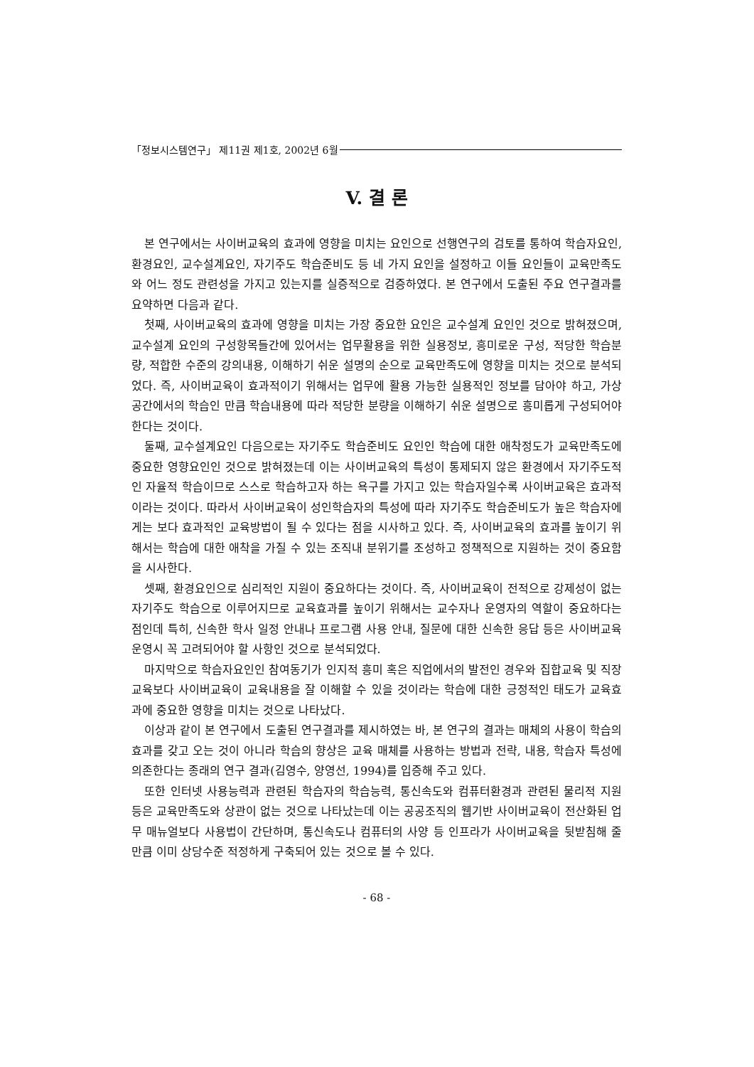「정보시스템연구」 제11권 제1호, 2002년 6월
V. 결 론
본 연구에서는 사이버교육의 효과에 영향을 미치는 요인으로 선행연구의 검토를 통하여 학습자요인, 환경요인, 교수설계요인, 자기주도 학습준비도 등 네 가지 요인을 설정하고 이들 요인들이 교육만족도와 어느 정도 관련성을 가지고 있는지를 실증적으로 검증하였다. 본 연구에서 도출된 주요 연구결과를 요약하면 다음과 같다.
첫째, 사이버교육의 효과에 영향을 미치는 가장 중요한 요인은 교수설계 요인인 것으로 밝혀졌으며, 교수설계 요인의 구성항목들간에 있어서는 업무활용을 위한 실용정보, 흥미로운 구성, 적당한 학습분량, 적합한 수준의 강의내용, 이해하기 쉬운 설명의 순으로 교육만족도에 영향을 미치는 것으로 분석되었다. 즉, 사이버교육이 효과적이기 위해서는 업무에 활용 가능한 실용적인 정보를 담아야 하고, 가상공간에서의 학습인 만큼 학습내용에 따라 적당한 분량을 이해하기 쉬운 설명으로 흥미롭게 구성되어야 한다는 것이다.
둘째, 교수설계요인 다음으로는 자기주도 학습준비도 요인인 학습에 대한 애착정도가 교육만족도에 중요한 영향요인인 것으로 밝혀졌는데 이는 사이버교육의 특성이 통제되지 않은 환경에서 자기주도적인 자율적 학습이므로 스스로 학습하고자 하는 욕구를 가지고 있는 학습자일수록 사이버교육은 효과적이라는 것이다. 따라서 사이버교육이 성인학습자의 특성에 따라 자기주도 학습준비도가 높은 학습자에게는 보다 효과적인 교육방법이 될 수 있다는 점을 시사하고 있다. 즉, 사이버교육의 효과를 높이기 위해서는 학습에 대한 애착을 가질 수 있는 조직내 분위기를 조성하고 정책적으로 지원하는 것이 중요함을 시사한다.
셋째, 환경요인으로 심리적인 지원이 중요하다는 것이다. 즉, 사이버교육이 전적으로 강제성이 없는 자기주도 학습으로 이루어지므로 교육효과를 높이기 위해서는 교수자나 운영자의 역할이 중요하다는 점인데 특히, 신속한 학사 일정 안내나 프로그램 사용 안내, 질문에 대한 신속한 응답 등은 사이버교육 운영시 꼭 고려되어야 할 사항인 것으로 분석되었다.
마지막으로 학습자요인인 참여동기가 인지적 흥미 혹은 직업에서의 발전인 경우와 집합교육 및 직장교육보다 사이버교육이 교육내용을 잘 이해할 수 있을 것이라는 학습에 대한 긍정적인 태도가 교육효과에 중요한 영향을 미치는 것으로 나타났다.
이상과 같이 본 연구에서 도출된 연구결과를 제시하였는 바, 본 연구의 결과는 매체의 사용이 학습의 효과를 갖고 오는 것이 아니라 학습의 향상은 교육 매체를 사용하는 방법과 전략, 내용, 학습자 특성에 의존한다는 종래의 연구 결과(김영수, 양영선, 1994)를 입증해 주고 있다.
또한 인터넷 사용능력과 관련된 학습자의 학습능력, 통신속도와 컴퓨터환경과 관련된 물리적 지원 등은 교육만족도와 상관이 없는 것으로 나타났는데 이는 공공조직의 웹기반 사이버교육이 전산화된 업무 매뉴얼보다 사용법이 간단하며, 통신속도나 컴퓨터의 사양 등 인프라가 사이버교육을 뒷받침해 줄만큼 이미 상당수준 적정하게 구축되어 있는 것으로 볼 수 있다.
- 68 -